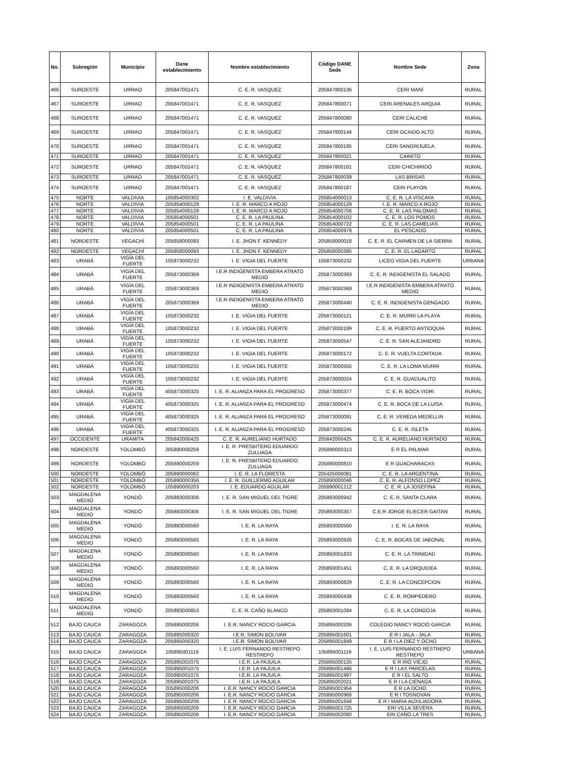| No. | Subregión | Municipio | Dane establecimiento | Nombre establecimiento | Código DANE Sede | Nombre Sede | Zona |
| --- | --- | --- | --- | --- | --- | --- | --- |
| 466 | SUROESTE | URRAO | 205847001471 | C. E. R. VASQUEZ | 205847800136 | CERI MANÍ | RURAL |
| 467 | SUROESTE | URRAO | 205847001471 | C. E. R. VASQUEZ | 205847800071 | CERI ARENALES ARQUIA | RURAL |
| 468 | SUROESTE | URRAO | 205847001471 | C. E. R. VASQUEZ | 205847800080 | CERI CALICHE | RURAL |
| 469 | SUROESTE | URRAO | 205847001471 | C. E. R. VASQUEZ | 205847800144 | CERI OCAIDO ALTO | RURAL |
| 470 | SUROESTE | URRAO | 205847001471 | C. E. R. VASQUEZ | 205847800195 | CERI SANGRIJUELA | RURAL |
| 471 | SUROESTE | URRAO | 205847001471 | C. E. R. VASQUEZ | 205847800021 | CAIMITO | RURAL |
| 472 | SUROESTE | URRAO | 205847001471 | C. E. R. VASQUEZ | 205847800101 | CERI CHICHIRIDÓ | RURAL |
| 473 | SUROESTE | URRAO | 205847001471 | C. E. R. VASQUEZ | 205847800039 | LAS BRISAS | RURAL |
| 474 | SUROESTE | URRAO | 205847001471 | C. E. R. VASQUEZ | 205847800187 | CERI PLAYON | RURAL |
| 475 | NORTE | VALDIVIA | 105854000302 | I. E. VALDIVIA | 205854000013 | C. E. R. LA VISCAYA | RURAL |
| 476 | NORTE | VALDIVIA | 205854000129 | I. E. R. MARCO A ROJO | 205854000129 | I. E. R. MARCO A ROJO | RURAL |
| 477 | NORTE | VALDIVIA | 205854000129 | I. E. R. MARCO A ROJO | 205854000706 | C. E. R. LAS PALOMAS | RURAL |
| 478 | NORTE | VALDIVIA | 205854000501 | C. E. R. LA PAULINA | 205854000102 | C. E. R. LOS POMOS | RURAL |
| 479 | NORTE | VALDIVIA | 205854000501 | C. E. R. LA PAULINA | 205854000722 | C. E. R. LAS CAMELIAS | RURAL |
| 480 | NORTE | VALDIVIA | 205854000501 | C. E. R. LA PAULINA | 205854000978 | EL PESCADO | RURAL |
| 481 | NORDESTE | VEGACHÍ | 205858000093 | I. E. JHON F. KENNEDY | 205858000018 | C. E. R. EL CARMEN DE LA SIERRA | RURAL |
| 482 | NORDESTE | VEGACHÍ | 205858000093 | I. E. JHON F. KENNEDY | 205858000395 | C. E. R. EL LAGARTO | RURAL |
| 483 | URABÁ | VIGÍA DEL FUERTE | 105873000232 | I. E. VIGIA DEL FUERTE | 105873000232 | LICEO VIGIA DEL FUERTE | URBANA |
| 484 | URABÁ | VIGÍA DEL FUERTE | 205873000369 | I.E.R INDIGENISTA EMBERA ATRATO MEDIO | 205873000393 | C. E. R. INDIGENISTA EL SALADO | RURAL |
| 485 | URABÁ | VIGÍA DEL FUERTE | 205873000369 | I.E.R INDIGENISTA EMBERA ATRATO MEDIO | 205873000369 | I.E.R INDIGENISTA EMBERA ATRATO MEDIO | RURAL |
| 486 | URABÁ | VIGÍA DEL FUERTE | 205873000369 | I.E.R INDIGENISTA EMBERA ATRATO MEDIO | 205873000440 | C. E. R. INDIGENISTA GENGADO | RURAL |
| 487 | URABÁ | VIGÍA DEL FUERTE | 105873000232 | I. E. VIGIA DEL FUERTE | 205873000121 | C. E. R. MURRI LA PLAYA | RURAL |
| 488 | URABÁ | VIGÍA DEL FUERTE | 105873000232 | I. E. VIGIA DEL FUERTE | 205873000199 | C. E. R. PUERTO ANTIOQUIA | RURAL |
| 489 | URABÁ | VIGÍA DEL FUERTE | 105873000232 | I. E. VIGIA DEL FUERTE | 205873000547 | C. E. R. SAN ALEJANDRO | RURAL |
| 490 | URABÁ | VIGÍA DEL FUERTE | 105873000232 | I. E. VIGIA DEL FUERTE | 205873000172 | C. E. R. VUELTA CORTADA | RURAL |
| 491 | URABÁ | VIGÍA DEL FUERTE | 105873000232 | I. E. VIGIA DEL FUERTE | 205873000555 | C. E. R. LA LOMA MURRI | RURAL |
| 492 | URABÁ | VIGÍA DEL FUERTE | 105873000232 | I. E. VIGIA DEL FUERTE | 205873000024 | C. E. R. GUADUALITO | RURAL |
| 493 | URABÁ | VIGÍA DEL FUERTE | 405873000325 | I. E. R. ALIANZA PARA EL PROGRESO | 205873000377 | C. E. R. BOCA VIDRI | RURAL |
| 494 | URABÁ | VIGÍA DEL FUERTE | 405873000325 | I. E. R. ALIANZA PARA EL PROGRESO | 205873000474 | C. E. R. BOCA DE LA LUISA | RURAL |
| 495 | URABÁ | VIGÍA DEL FUERTE | 405873000325 | I. E. R. ALIANZA PARA EL PROGRESO | 205873000091 | C. E. R. VEREDA MEDELLIN | RURAL |
| 496 | URABÁ | VIGÍA DEL FUERTE | 405873000325 | I. E. R. ALIANZA PARA EL PROGRESO | 205873000245 | C. E. R. ISLETA | RURAL |
| 497 | OCCIDENTE | URAMITA | 205842000425 | C. E. R. AURELIANO HURTADO | 205842000425 | C. E. R. AURELIANO HURTADO | RURAL |
| 498 | NORDESTE | YOLOMBÓ | 205890000259 | I. E. R. PRESBITERO EDUARDO ZULUAGA | 205890000313 | E R EL PALMAR | RURAL |
| 499 | NORDESTE | YOLOMBÓ | 205890000259 | I. E. R. PRESBITERO EDUARDO ZULUAGA | 205890000810 | E R GUACHARACAS | RURAL |
| 500 | NORDESTE | YOLOMBÓ | 205890000062 | I. E. R. LA FLORESTA | 205425000081 | C. E. R. LA ARGENTINA | RURAL |
| 501 | NORDESTE | YOLOMBÓ | 205890000356 | I. E. R. GUILLERMO AGUILAR | 205890000046 | C. E. R. ALFONSO LOPEZ | RURAL |
| 502 | NORDESTE | YOLOMBÓ | 105890000203 | I. E. EDUARDO AGUILAR | 205890001212 | C. E. R. LA JOSEFINA | RURAL |
| 503 | MAGDALENA MEDIO | YONDÓ | 205893000306 | I. E. R. SAN MIGUEL DEL TIGRE | 205893000942 | C. E. R. SANTA CLARA | RURAL |
| 504 | MAGDALENA MEDIO | YONDÓ | 205893000306 | I. E. R. SAN MIGUEL DEL TIGRE | 205893000357 | C.E.R JORGE ELIECER GAITAN | RURAL |
| 505 | MAGDALENA MEDIO | YONDÓ | 205893000560 | I. E. R. LA RAYA | 205893000560 | I. E. R. LA RAYA | RURAL |
| 506 | MAGDALENA MEDIO | YONDÓ | 205893000560 | I. E. R. LA RAYA | 205893000926 | C. E. R. BOCAS DE JABONAL | RURAL |
| 507 | MAGDALENA MEDIO | YONDÓ | 205893000560 | I. E. R. LA RAYA | 205893001833 | C. E. R. LA TRINIDAD | RURAL |
| 508 | MAGDALENA MEDIO | YONDÓ | 205893000560 | I. E. R. LA RAYA | 205893001451 | C. E. R. LA ORQUIDEA | RURAL |
| 509 | MAGDALENA MEDIO | YONDÓ | 205893000560 | I. E. R. LA RAYA | 205893000829 | C. E. R. LA CONCEPCION | RURAL |
| 510 | MAGDALENA MEDIO | YONDÓ | 205893000560 | I. E. R. LA RAYA | 205893000438 | C. E. R. ROMPEDERO | RURAL |
| 511 | MAGDALENA MEDIO | YONDÓ | 205893000853 | C. E. R. CAÑO BLANCO | 205893001094 | C. E. R. LA CONGOJA | RURAL |
| 512 | BAJO CAUCA | ZARAGOZA | 205895000206 | I. E.R. NANCY ROCIO GARCIA | 205895000206 | COLEGIO NANCY ROCIO GARCIA | RURAL |
| 513 | BAJO CAUCA | ZARAGOZA | 205895000320 | I.E.R. SIMON BOLIVAR | 205895001601 | E R I JALA - JALA | RURAL |
| 514 | BAJO CAUCA | ZARAGOZA | 205895000320 | I.E.R. SIMON BOLIVAR | 205895001849 | E R I LA DIEZ Y OCHO | RURAL |
| 515 | BAJO CAUCA | ZARAGOZA | 105895001119 | I. E. LUIS FERNANDO RESTREPO RESTREPO | 105895001119 | I. E. LUIS FERNANDO RESTREPO RESTREPO | URBANA |
| 516 | BAJO CAUCA | ZARAGOZA | 205895001075 | I.E.R. LA PAJUILA | 205895000125 | E R RIO VIEJO | RURAL |
| 517 | BAJO CAUCA | ZARAGOZA | 205895001075 | I.E.R. LA PAJUILA | 205895001466 | E R I LAS PARCELAS | RURAL |
| 518 | BAJO CAUCA | ZARAGOZA | 205895001075 | I.E.R. LA PAJUILA | 205895001997 | E R I EL SALTO | RURAL |
| 519 | BAJO CAUCA | ZARAGOZA | 205895001075 | I.E.R. LA PAJUILA | 205895002021 | E R I LA CIENAGA | RURAL |
| 520 | BAJO CAUCA | ZARAGOZA | 205895000206 | I. E.R. NANCY ROCIO GARCIA | 205895001954 | E R LA OCHO | RURAL |
| 521 | BAJO CAUCA | ZARAGOZA | 205895000206 | I. E.R. NANCY ROCIO GARCIA | 205895000966 | E R I TOSNOVAN | RURAL |
| 522 | BAJO CAUCA | ZARAGOZA | 205895000206 | I. E.R. NANCY ROCIO GARCIA | 205895001644 | E R I MARIA AUXILIADORA | RURAL |
| 523 | BAJO CAUCA | ZARAGOZA | 205895000206 | I. E.R. NANCY ROCIO GARCIA | 205895001725 | ERI VILLA SEVERA | RURAL |
| 524 | BAJO CAUCA | ZARAGOZA | 205895000206 | I. E.R. NANCY ROCIO GARCIA | 205895002080 | ERI CAÑO LA TRES | RURAL |